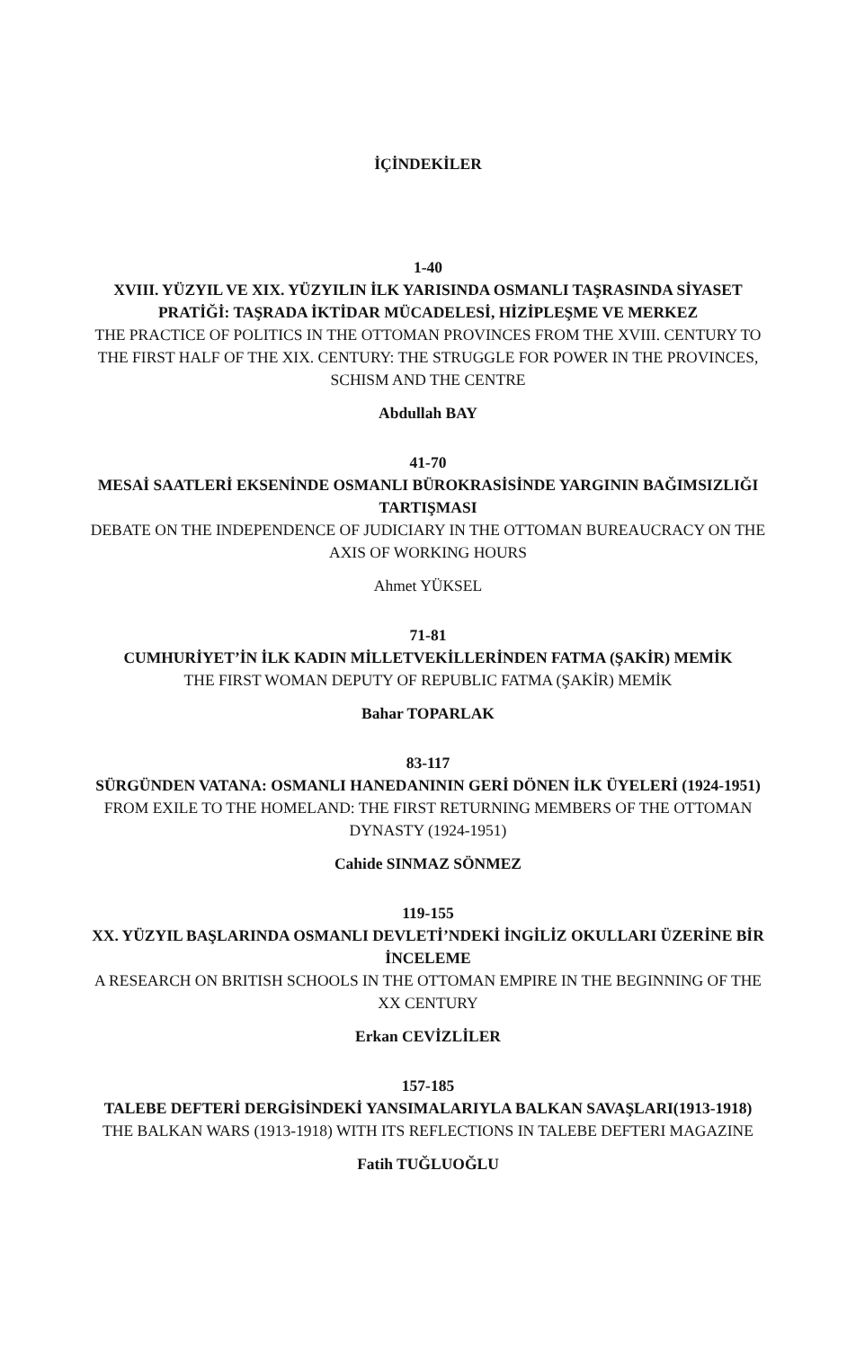İÇİNDEKİLER
1-40
XVIII. YÜZYIL VE XIX. YÜZYILIN İLK YARISINDA OSMANLI TAŞRASINDA SİYASET PRATİĞİ: TAŞRADA İKTİDAR MÜCADELESİ, HİZİPLEŞME VE MERKEZ
THE PRACTICE OF POLITICS IN THE OTTOMAN PROVINCES FROM THE XVIII. CENTURY TO THE FIRST HALF OF THE XIX. CENTURY: THE STRUGGLE FOR POWER IN THE PROVINCES, SCHISM AND THE CENTRE
Abdullah BAY
41-70
MESAİ SAATLERİ EKSENİNDE OSMANLI BÜROKRASİSİNDE YARGININ BAĞIMSIZLIĞI TARTIŞMASI
DEBATE ON THE INDEPENDENCE OF JUDICIARY IN THE OTTOMAN BUREAUCRACY ON THE AXIS OF WORKING HOURS
Ahmet YÜKSEL
71-81
CUMHURİYET’İN İLK KADIN MİLLETVEKİLLERİNDEN FATMA (ŞAKİR) MEMİK
THE FIRST WOMAN DEPUTY OF REPUBLIC FATMA (ŞAKİR) MEMİK
Bahar TOPARLAK
83-117
SÜRGÜNDEN VATANA: OSMANLI HANEDANININ GERİ DÖNEN İLK ÜYELERİ (1924-1951)
FROM EXILE TO THE HOMELAND: THE FIRST RETURNING MEMBERS OF THE OTTOMAN DYNASTY (1924-1951)
Cahide SINMAZ SÖNMEZ
119-155
XX. YÜZYIL BAŞLARINDA OSMANLI DEVLETİ’NDEKİ İNGİLİZ OKULLARI ÜZERİNE BİR İNCELEME
A RESEARCH ON BRITISH SCHOOLS IN THE OTTOMAN EMPIRE IN THE BEGINNING OF THE XX CENTURY
Erkan CEVİZLİLER
157-185
TALEBE DEFTERİ DERGİSİNDEKİ YANSIMALARIYLA BALKAN SAVAŞLARI(1913-1918)
THE BALKAN WARS (1913-1918) WITH ITS REFLECTIONS IN TALEBE DEFTERI MAGAZINE
Fatih TUĞLUOĞLU